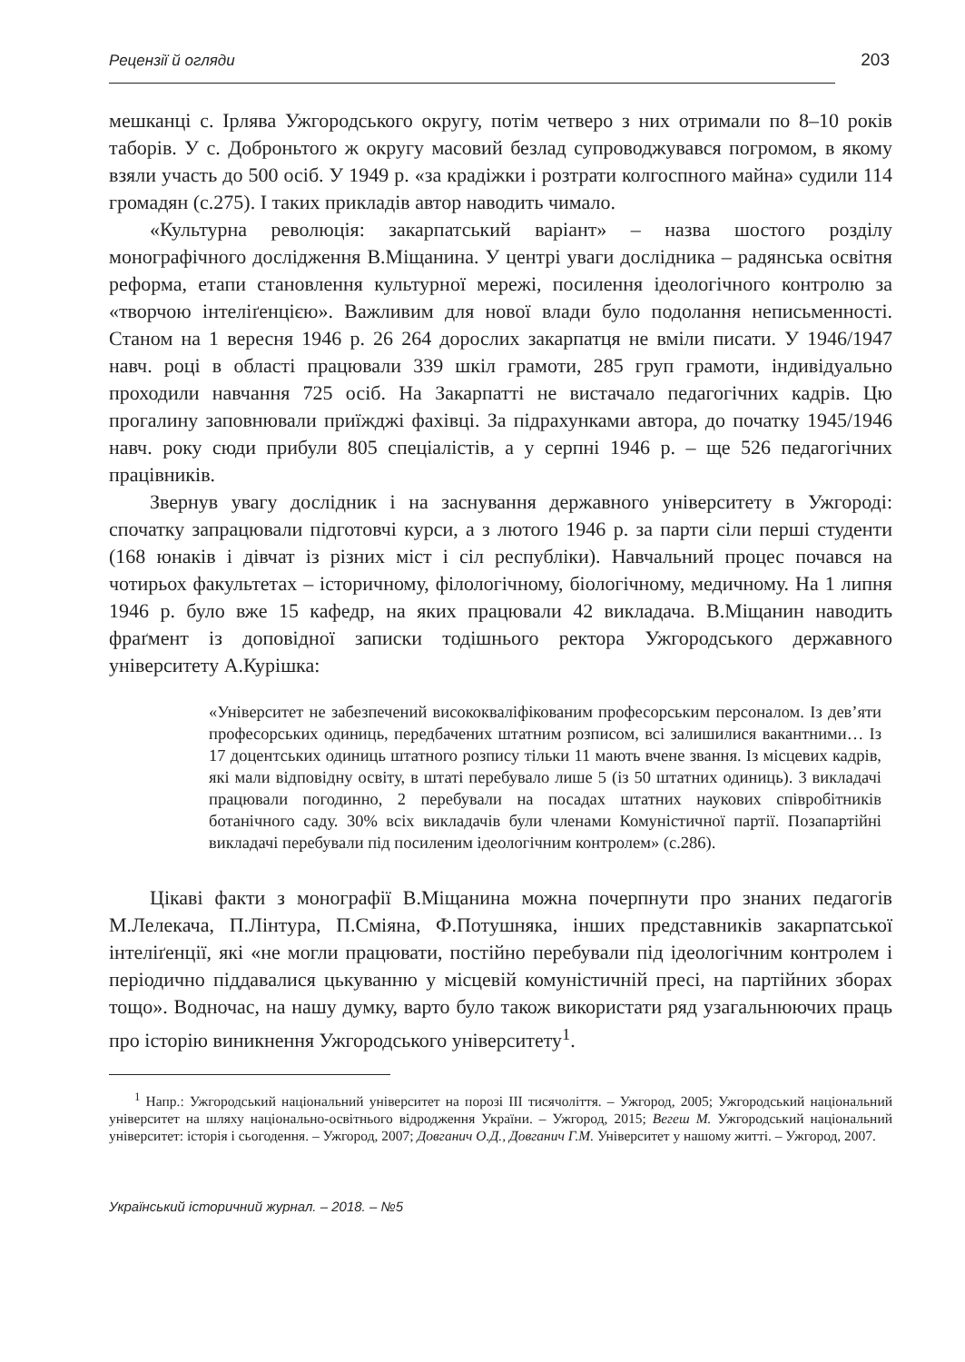Рецензії й огляди 203
мешканці с. Ірлява Ужгородського округу, потім четверо з них отримали по 8–10 років таборів. У с. Доброньтого ж округу масовий безлад супроводжувався погромом, в якому взяли участь до 500 осіб. У 1949 р. «за крадіжки і розтрати колгоспного майна» судили 114 громадян (с.275). І таких прикладів автор наводить чимало.
«Культурна революція: закарпатський варіант» – назва шостого розділу монографічного дослідження В.Міщанина. У центрі уваги дослідника – радянська освітня реформа, етапи становлення культурної мережі, посилення ідеологічного контролю за «творчою інтеліґенцією». Важливим для нової влади було подолання неписьменності. Станом на 1 вересня 1946 р. 26 264 дорослих закарпатця не вміли писати. У 1946/1947 навч. році в області працювали 339 шкіл грамоти, 285 груп грамоти, індивідуально проходили навчання 725 осіб. На Закарпатті не вистачало педагогічних кадрів. Цю прогалину заповнювали приїжджі фахівці. За підрахунками автора, до початку 1945/1946 навч. року сюди прибули 805 спеціалістів, а у серпні 1946 р. – ще 526 педагогічних працівників.
Звернув увагу дослідник і на заснування державного університету в Ужгороді: спочатку запрацювали підготовчі курси, а з лютого 1946 р. за парти сіли перші студенти (168 юнаків і дівчат із різних міст і сіл республіки). Навчальний процес почався на чотирьох факультетах – історичному, філологічному, біологічному, медичному. На 1 липня 1946 р. було вже 15 кафедр, на яких працювали 42 викладача. В.Міщанин наводить фраґмент із доповідної записки тодішнього ректора Ужгородського державного університету А.Курішка:
«Університет не забезпечений висококваліфікованим професорським персоналом. Із дев’яти професорських одиниць, передбачених штатним розписом, всі залишилися вакантними… Із 17 доцентських одиниць штатного розпису тільки 11 мають вчене звання. Із місцевих кадрів, які мали відповідну освіту, в штаті перебувало лише 5 (із 50 штатних одиниць). 3 викладачі працювали погодинно, 2 перебували на посадах штатних наукових співробітників ботанічного саду. 30% всіх викладачів були членами Комуністичної партії. Позапартійні викладачі перебували під посиленим ідеологічним контролем» (с.286).
Цікаві факти з монографії В.Міщанина можна почерпнути про знаних педагогів М.Лелекача, П.Лінтура, П.Сміяна, Ф.Потушняка, інших представників закарпатської інтеліґенції, які «не могли працювати, постійно перебували під ідеологічним контролем і періодично піддавалися цькуванню у місцевій комуністичній пресі, на партійних зборах тощо». Водночас, на нашу думку, варто було також використати ряд узагальнюючих праць про історію виникнення Ужгородського університету<sup>1</sup>.
<sup>1</sup> Напр.: Ужгородський національний університет на порозі ІІІ тисячоліття. – Ужгород, 2005; Ужгородський національний університет на шляху національно-освітнього відродження України. – Ужгород, 2015; Вегеш М. Ужгородський національний університет: історія і сьогодення. – Ужгород, 2007; Довганич О.Д., Довганич Г.М. Університет у нашому житті. – Ужгород, 2007.
Український історичний журнал. – 2018. – №5